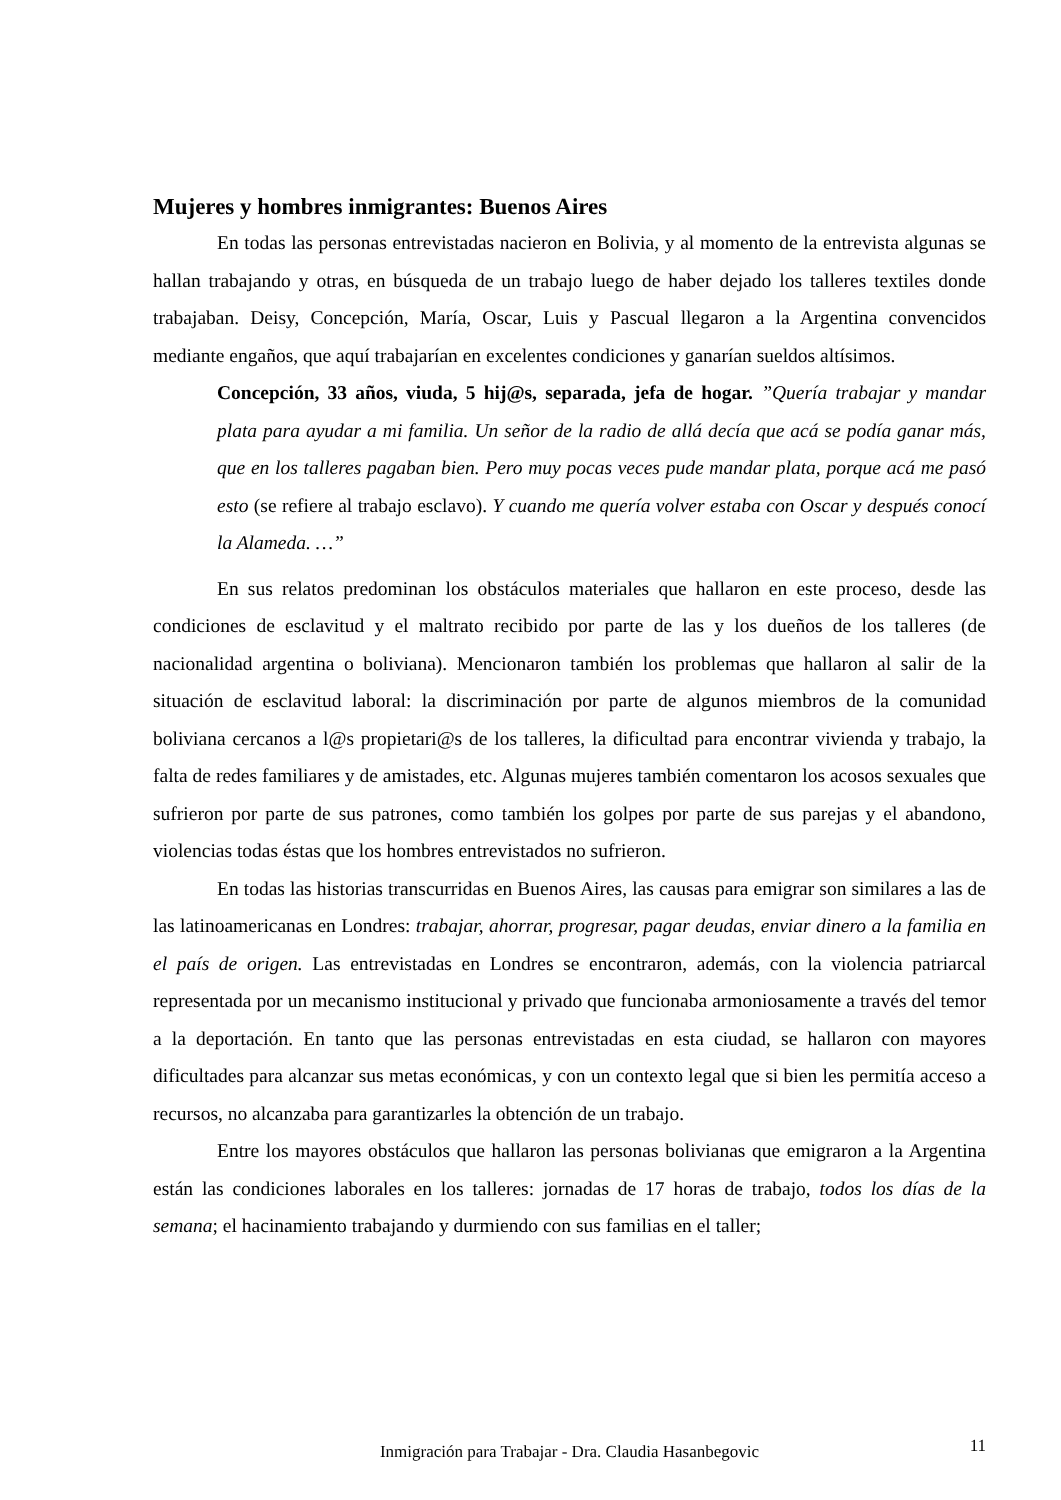Mujeres y hombres inmigrantes: Buenos Aires
En todas las personas entrevistadas nacieron en Bolivia, y al momento de la entrevista algunas se hallan trabajando y otras, en búsqueda de un trabajo luego de haber dejado los talleres textiles donde trabajaban. Deisy, Concepción, María, Oscar, Luis y Pascual llegaron a la Argentina convencidos mediante engaños, que aquí trabajarían en excelentes condiciones y ganarían sueldos altísimos.
Concepción, 33 años, viuda, 5 hij@s, separada, jefa de hogar. ”Quería trabajar y mandar plata para ayudar a mi familia. Un señor de la radio de allá decía que acá se podía ganar más, que en los talleres pagaban bien. Pero muy pocas veces pude mandar plata, porque acá me pasó esto (se refiere al trabajo esclavo). Y cuando me quería volver estaba con Oscar y después conocí la Alameda. …”
En sus relatos predominan los obstáculos materiales que hallaron en este proceso, desde las condiciones de esclavitud y el maltrato recibido por parte de las y los dueños de los talleres (de nacionalidad argentina o boliviana). Mencionaron también los problemas que hallaron al salir de la situación de esclavitud laboral: la discriminación por parte de algunos miembros de la comunidad boliviana cercanos a l@s propietari@s de los talleres, la dificultad para encontrar vivienda y trabajo, la falta de redes familiares y de amistades, etc. Algunas mujeres también comentaron los acosos sexuales que sufrieron por parte de sus patrones, como también los golpes por parte de sus parejas y el abandono, violencias todas éstas que los hombres entrevistados no sufrieron.
En todas las historias transcurridas en Buenos Aires, las causas para emigrar son similares a las de las latinoamericanas en Londres: trabajar, ahorrar, progresar, pagar deudas, enviar dinero a la familia en el país de origen. Las entrevistadas en Londres se encontraron, además, con la violencia patriarcal representada por un mecanismo institucional y privado que funcionaba armoniosamente a través del temor a la deportación. En tanto que las personas entrevistadas en esta ciudad, se hallaron con mayores dificultades para alcanzar sus metas económicas, y con un contexto legal que si bien les permitía acceso a recursos, no alcanzaba para garantizarles la obtención de un trabajo.
Entre los mayores obstáculos que hallaron las personas bolivianas que emigraron a la Argentina están las condiciones laborales en los talleres: jornadas de 17 horas de trabajo, todos los días de la semana; el hacinamiento trabajando y durmiendo con sus familias en el taller;
Inmigración para Trabajar - Dra. Claudia Hasanbegovic 11